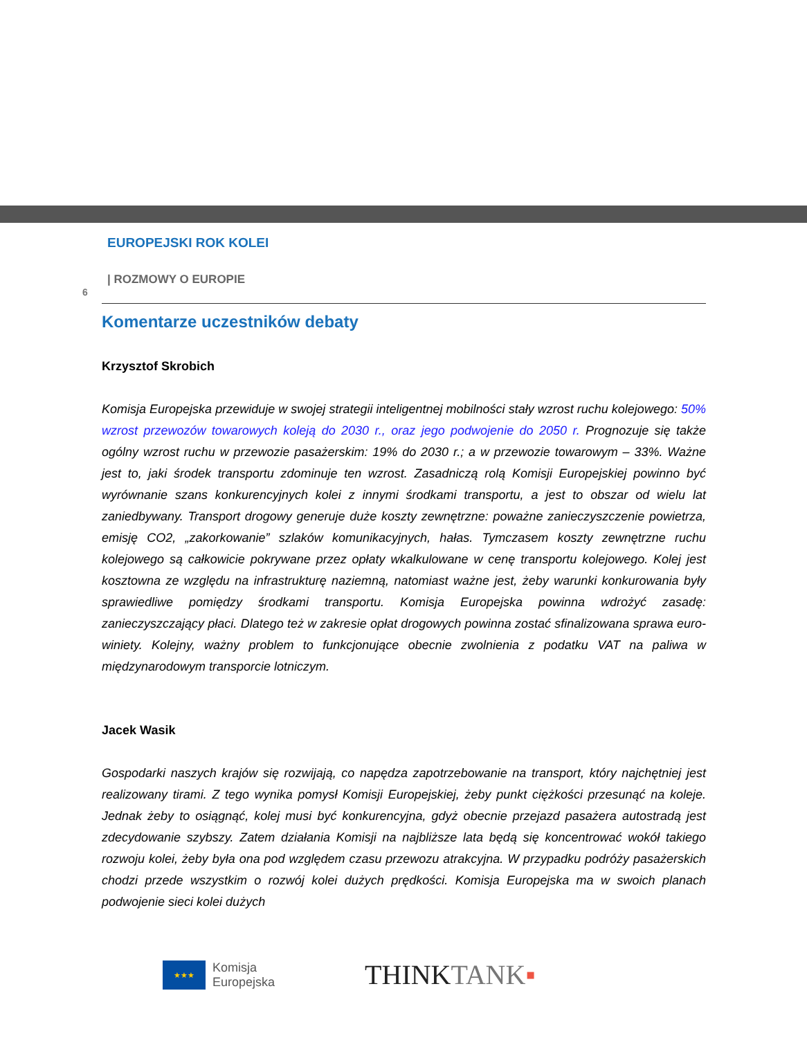EUROPEJSKI ROK KOLEI
| ROZMOWY O EUROPIE
6
Komentarze uczestników debaty
Krzysztof Skrobich
Komisja Europejska przewiduje w swojej strategii inteligentnej mobilności stały wzrost ruchu kolejowego: 50% wzrost przewozów towarowych koleją do 2030 r., oraz jego podwojenie do 2050 r. Prognozuje się także ogólny wzrost ruchu w przewozie pasażerskim: 19% do 2030 r.; a w przewozie towarowym – 33%. Ważne jest to, jaki środek transportu zdominuje ten wzrost. Zasadniczą rolą Komisji Europejskiej powinno być wyrównanie szans konkurencyjnych kolei z innymi środkami transportu, a jest to obszar od wielu lat zaniedbywany. Transport drogowy generuje duże koszty zewnętrzne: poważne zanieczyszczenie powietrza, emisję CO2, „zakorkowanie” szlaków komunikacyjnych, hałas. Tymczasem koszty zewnętrzne ruchu kolejowego są całkowicie pokrywane przez opłaty wkalkulowane w cenę transportu kolejowego. Kolej jest kosztowna ze względu na infrastrukturę naziemną, natomiast ważne jest, żeby warunki konkurowania były sprawiedliwe pomiędzy środkami transportu. Komisja Europejska powinna wdrożyć zasadę: zanieczyszczający płaci. Dlatego też w zakresie opłat drogowych powinna zostać sfinalizowana sprawa euro-winiety. Kolejny, ważny problem to funkcjonujące obecnie zwolnienia z podatku VAT na paliwa w międzynarodowym transporcie lotniczym.
Jacek Wasik
Gospodarki naszych krajów się rozwijają, co napędza zapotrzebowanie na transport, który najchętniej jest realizowany tirami. Z tego wynika pomysł Komisji Europejskiej, żeby punkt ciężkości przesunąć na koleje. Jednak żeby to osiągnąć, kolej musi być konkurencyjna, gdyż obecnie przejazd pasażera autostradą jest zdecydowanie szybszy. Zatem działania Komisji na najbliższe lata będą się koncentrować wokół takiego rozwoju kolei, żeby była ona pod względem czasu przewozu atrakcyjna. W przypadku podróży pasażerskich chodzi przede wszystkim o rozwój kolei dużych prędkości. Komisja Europejska ma w swoich planach podwojenie sieci kolei dużych
★★★
Komisja
Europejska
THINKTANK▪